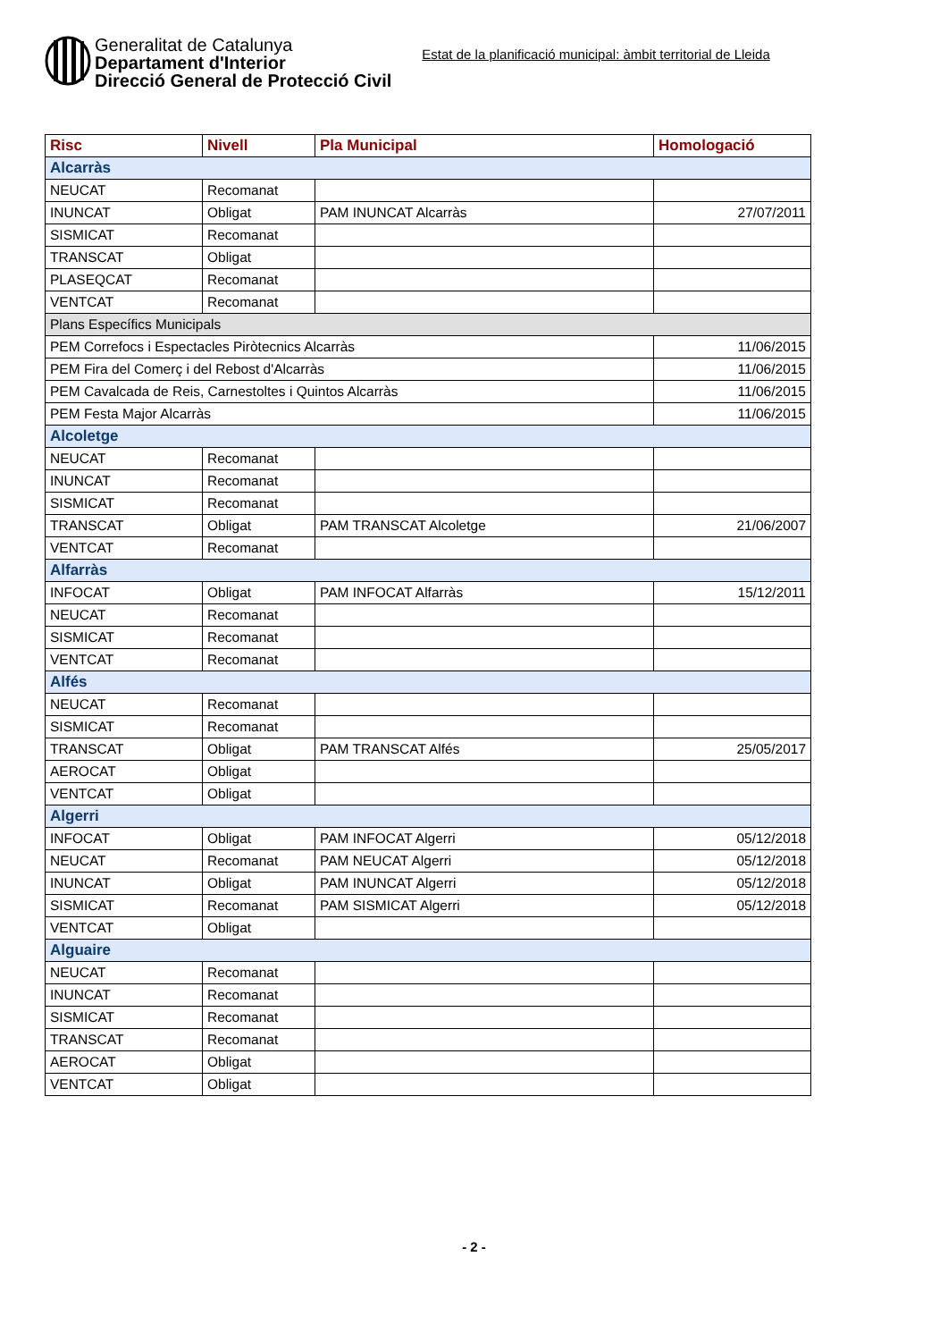Generalitat de Catalunya
Departament d'Interior
Direcció General de Protecció Civil
Estat de la planificació municipal: àmbit territorial de Lleida
| Risc | Nivell | Pla Municipal | Homologació |
| --- | --- | --- | --- |
| Alcarràs | | | |
| NEUCAT | Recomanat | | |
| INUNCAT | Obligat | PAM INUNCAT Alcarràs | 27/07/2011 |
| SISMICAT | Recomanat | | |
| TRANSCAT | Obligat | | |
| PLASEQCAT | Recomanat | | |
| VENTCAT | Recomanat | | |
| Plans Específics Municipals | | | |
| PEM Correfocs i Espectacles Piròtecnics Alcarràs | | | 11/06/2015 |
| PEM Fira del Comerç i del Rebost d'Alcarràs | | | 11/06/2015 |
| PEM Cavalcada de Reis, Carnestoltes i Quintos Alcarràs | | | 11/06/2015 |
| PEM Festa Major Alcarràs | | | 11/06/2015 |
| Alcoletge | | | |
| NEUCAT | Recomanat | | |
| INUNCAT | Recomanat | | |
| SISMICAT | Recomanat | | |
| TRANSCAT | Obligat | PAM TRANSCAT Alcoletge | 21/06/2007 |
| VENTCAT | Recomanat | | |
| Alfarràs | | | |
| INFOCAT | Obligat | PAM INFOCAT Alfarràs | 15/12/2011 |
| NEUCAT | Recomanat | | |
| SISMICAT | Recomanat | | |
| VENTCAT | Recomanat | | |
| Alfés | | | |
| NEUCAT | Recomanat | | |
| SISMICAT | Recomanat | | |
| TRANSCAT | Obligat | PAM TRANSCAT Alfés | 25/05/2017 |
| AEROCAT | Obligat | | |
| VENTCAT | Obligat | | |
| Algerri | | | |
| INFOCAT | Obligat | PAM INFOCAT Algerri | 05/12/2018 |
| NEUCAT | Recomanat | PAM NEUCAT Algerri | 05/12/2018 |
| INUNCAT | Obligat | PAM INUNCAT Algerri | 05/12/2018 |
| SISMICAT | Recomanat | PAM SISMICAT Algerri | 05/12/2018 |
| VENTCAT | Obligat | | |
| Alguaire | | | |
| NEUCAT | Recomanat | | |
| INUNCAT | Recomanat | | |
| SISMICAT | Recomanat | | |
| TRANSCAT | Recomanat | | |
| AEROCAT | Obligat | | |
| VENTCAT | Obligat | | |
- 2 -